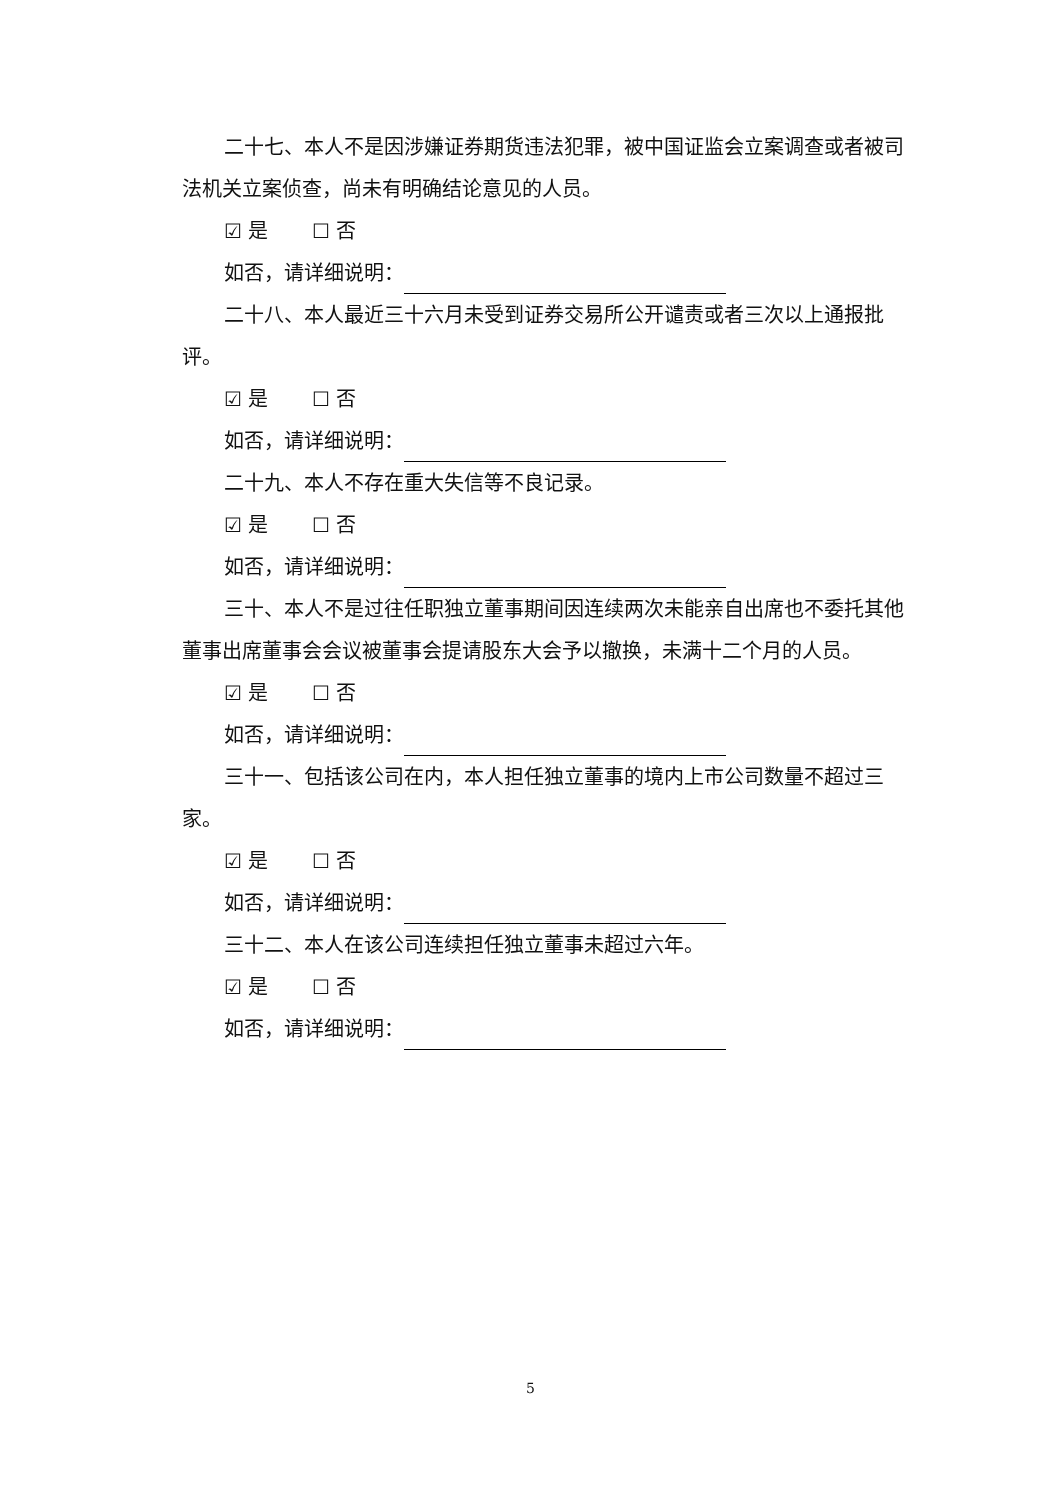二十七、本人不是因涉嫌证券期货违法犯罪，被中国证监会立案调查或者被司法机关立案侦查，尚未有明确结论意见的人员。
☑ 是 ☐ 否
如否，请详细说明：
二十八、本人最近三十六月未受到证券交易所公开谴责或者三次以上通报批评。
☑ 是 ☐ 否
如否，请详细说明：
二十九、本人不存在重大失信等不良记录。
☑ 是 ☐ 否
如否，请详细说明：
三十、本人不是过往任职独立董事期间因连续两次未能亲自出席也不委托其他董事出席董事会会议被董事会提请股东大会予以撤换，未满十二个月的人员。
☑ 是 ☐ 否
如否，请详细说明：
三十一、包括该公司在内，本人担任独立董事的境内上市公司数量不超过三家。
☑ 是 ☐ 否
如否，请详细说明：
三十二、本人在该公司连续担任独立董事未超过六年。
☑ 是 ☐ 否
如否，请详细说明：
5